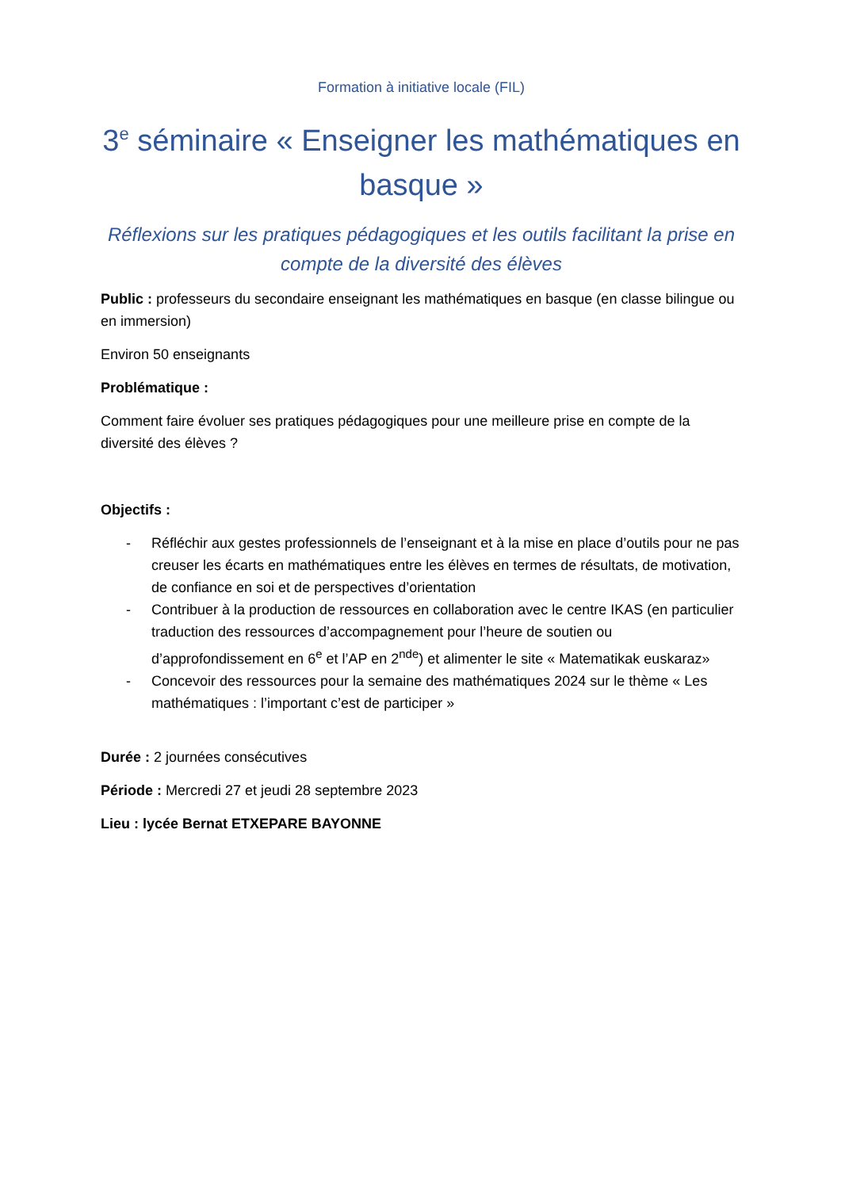Formation à initiative locale (FIL)
3<sup>e</sup> séminaire « Enseigner les mathématiques en basque »
Réflexions sur les pratiques pédagogiques et les outils facilitant la prise en compte de la diversité des élèves
Public : professeurs du secondaire enseignant les mathématiques en basque (en classe bilingue ou en immersion)
Environ 50 enseignants
Problématique :
Comment faire évoluer ses pratiques pédagogiques pour une meilleure prise en compte de la diversité des élèves ?
Objectifs :
- Réfléchir aux gestes professionnels de l’enseignant et à la mise en place d’outils pour ne pas creuser les écarts en mathématiques entre les élèves en termes de résultats, de motivation, de confiance en soi et de perspectives d’orientation
- Contribuer à la production de ressources en collaboration avec le centre IKAS (en particulier traduction des ressources d’accompagnement pour l’heure de soutien ou d’approfondissement en 6<sup>e</sup> et l’AP en 2<sup>nde</sup>) et alimenter le site « Matematikak euskaraz»
- Concevoir des ressources pour la semaine des mathématiques 2024 sur le thème « Les mathématiques : l’important c’est de participer »
Durée : 2 journées consécutives
Période : Mercredi 27 et jeudi 28 septembre 2023
Lieu : lycée Bernat ETXEPARE BAYONNE